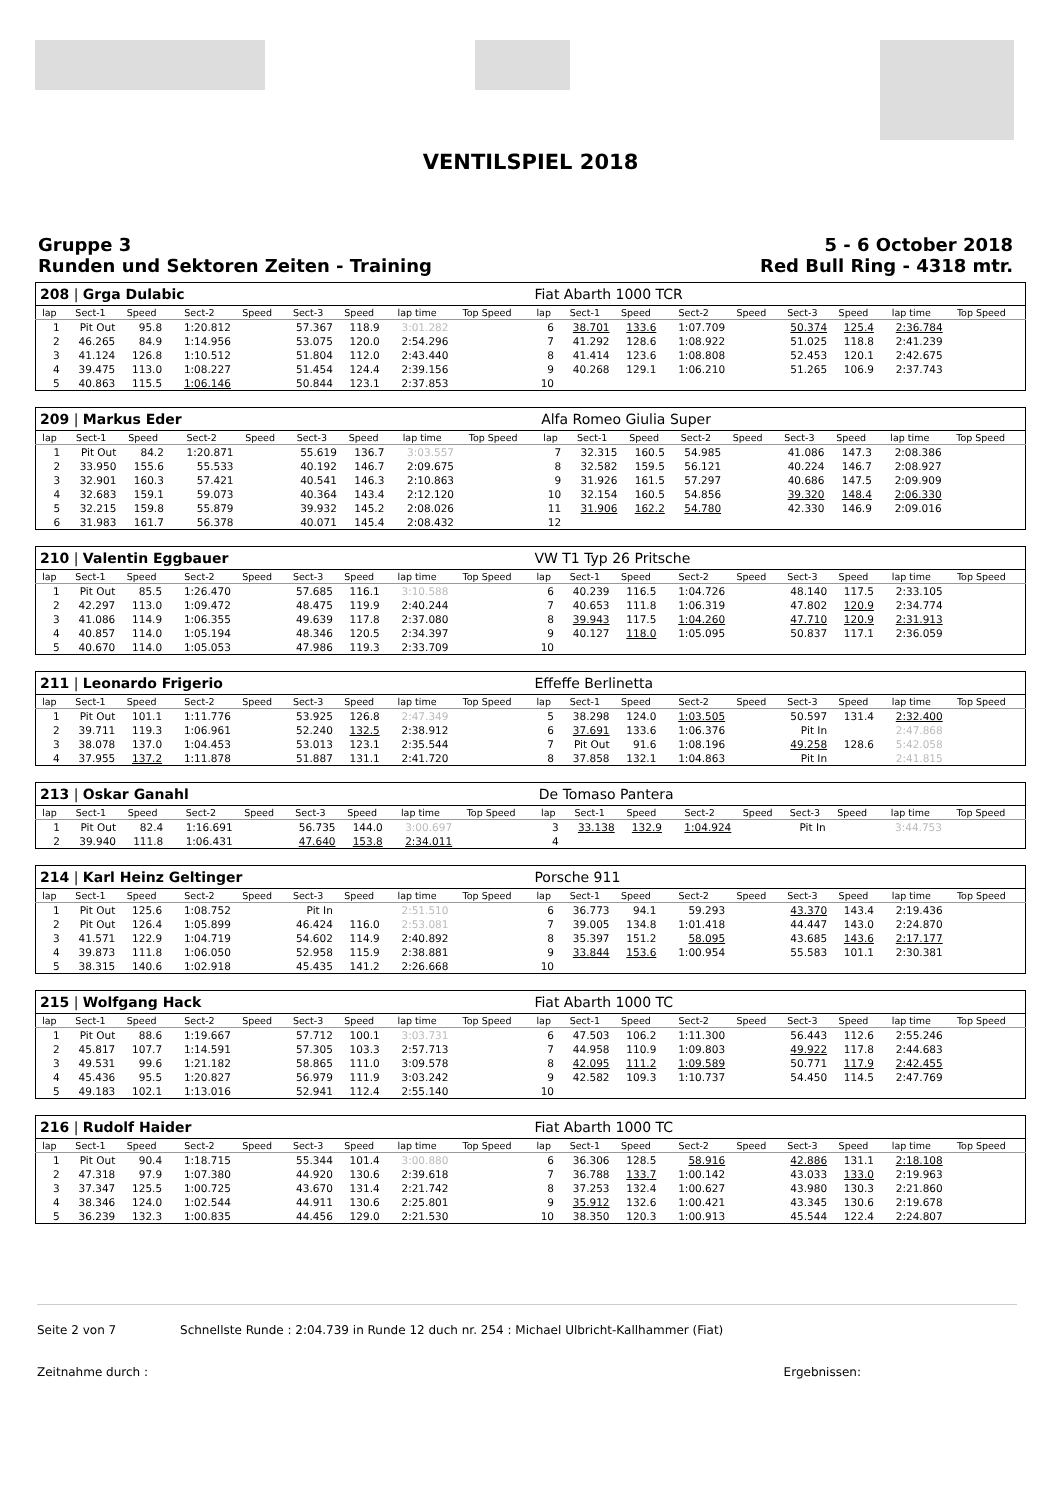VENTILSPIEL 2018
Gruppe 3
Runden und Sektoren Zeiten - Training
5 - 6 October 2018
Red Bull Ring - 4318 mtr.
| 208 / Grga Dulabic | | | | | | | | | | Fiat Abarth 1000 TCR | | | | | | | | | |
| lap | Sect-1 | Speed | Sect-2 | Speed | Sect-3 | Speed | lap time | Top Speed | | lap | Sect-1 | Speed | Sect-2 | Speed | Sect-3 | Speed | lap time | Top Speed | |
| 1 | Pit Out | 95.8 | 1:20.812 | | 57.367 | 118.9 | 3:01.282 | | | 6 | 38.701 | 133.6 | 1:07.709 | | 50.374 | 125.4 | 2:36.784 | | |
| 2 | 46.265 | 84.9 | 1:14.956 | | 53.075 | 120.0 | 2:54.296 | | | 7 | 41.292 | 128.6 | 1:08.922 | | 51.025 | 118.8 | 2:41.239 | | |
| 3 | 41.124 | 126.8 | 1:10.512 | | 51.804 | 112.0 | 2:43.440 | | | 8 | 41.414 | 123.6 | 1:08.808 | | 52.453 | 120.1 | 2:42.675 | | |
| 4 | 39.475 | 113.0 | 1:08.227 | | 51.454 | 124.4 | 2:39.156 | | | 9 | 40.268 | 129.1 | 1:06.210 | | 51.265 | 106.9 | 2:37.743 | | |
| 5 | 40.863 | 115.5 | 1:06.146 | | 50.844 | 123.1 | 2:37.853 | | | 10 | | | | | | | | | |
| 209 / Markus Eder | | | | | | | | | | Alfa Romeo Giulia Super | | | | | | | | | |
| lap | Sect-1 | Speed | Sect-2 | Speed | Sect-3 | Speed | lap time | Top Speed | | lap | Sect-1 | Speed | Sect-2 | Speed | Sect-3 | Speed | lap time | Top Speed | |
| 1 | Pit Out | 84.2 | 1:20.871 | | 55.619 | 136.7 | 3:03.557 | | | 7 | 32.315 | 160.5 | 54.985 | | 41.086 | 147.3 | 2:08.386 | | |
| 2 | 33.950 | 155.6 | 55.533 | | 40.192 | 146.7 | 2:09.675 | | | 8 | 32.582 | 159.5 | 56.121 | | 40.224 | 146.7 | 2:08.927 | | |
| 3 | 32.901 | 160.3 | 57.421 | | 40.541 | 146.3 | 2:10.863 | | | 9 | 31.926 | 161.5 | 57.297 | | 40.686 | 147.5 | 2:09.909 | | |
| 4 | 32.683 | 159.1 | 59.073 | | 40.364 | 143.4 | 2:12.120 | | | 10 | 32.154 | 160.5 | 54.856 | | 39.320 | 148.4 | 2:06.330 | | |
| 5 | 32.215 | 159.8 | 55.879 | | 39.932 | 145.2 | 2:08.026 | | | 11 | 31.906 | 162.2 | 54.780 | | 42.330 | 146.9 | 2:09.016 | | |
| 6 | 31.983 | 161.7 | 56.378 | | 40.071 | 145.4 | 2:08.432 | | | 12 | | | | | | | | | |
| 210 / Valentin Eggbauer | | | | | | | | | | VW T1 Typ 26 Pritsche | | | | | | | | | |
| lap | Sect-1 | Speed | Sect-2 | Speed | Sect-3 | Speed | lap time | Top Speed | | lap | Sect-1 | Speed | Sect-2 | Speed | Sect-3 | Speed | lap time | Top Speed | |
| 1 | Pit Out | 85.5 | 1:26.470 | | 57.685 | 116.1 | 3:10.588 | | | 6 | 40.239 | 116.5 | 1:04.726 | | 48.140 | 117.5 | 2:33.105 | | |
| 2 | 42.297 | 113.0 | 1:09.472 | | 48.475 | 119.9 | 2:40.244 | | | 7 | 40.653 | 111.8 | 1:06.319 | | 47.802 | 120.9 | 2:34.774 | | |
| 3 | 41.086 | 114.9 | 1:06.355 | | 49.639 | 117.8 | 2:37.080 | | | 8 | 39.943 | 117.5 | 1:04.260 | | 47.710 | 120.9 | 2:31.913 | | |
| 4 | 40.857 | 114.0 | 1:05.194 | | 48.346 | 120.5 | 2:34.397 | | | 9 | 40.127 | 118.0 | 1:05.095 | | 50.837 | 117.1 | 2:36.059 | | |
| 5 | 40.670 | 114.0 | 1:05.053 | | 47.986 | 119.3 | 2:33.709 | | | 10 | | | | | | | | | |
| 211 / Leonardo Frigerio | | | | | | | | | | Effeffe Berlinetta | | | | | | | | | |
| lap | Sect-1 | Speed | Sect-2 | Speed | Sect-3 | Speed | lap time | Top Speed | | lap | Sect-1 | Speed | Sect-2 | Speed | Sect-3 | Speed | lap time | Top Speed | |
| 1 | Pit Out | 101.1 | 1:11.776 | | 53.925 | 126.8 | 2:47.349 | | | 5 | 38.298 | 124.0 | 1:03.505 | | 50.597 | 131.4 | 2:32.400 | | |
| 2 | 39.711 | 119.3 | 1:06.961 | | 52.240 | 132.5 | 2:38.912 | | | 6 | 37.691 | 133.6 | 1:06.376 | | Pit In | | 2:47.868 | | |
| 3 | 38.078 | 137.0 | 1:04.453 | | 53.013 | 123.1 | 2:35.544 | | | 7 | Pit Out | 91.6 | 1:08.196 | | 49.258 | 128.6 | 5:42.058 | | |
| 4 | 37.955 | 137.2 | 1:11.878 | | 51.887 | 131.1 | 2:41.720 | | | 8 | 37.858 | 132.1 | 1:04.863 | | Pit In | | 2:41.815 | | |
| 213 / Oskar Ganahl | | | | | | | | | | De Tomaso Pantera | | | | | | | | | |
| lap | Sect-1 | Speed | Sect-2 | Speed | Sect-3 | Speed | lap time | Top Speed | | lap | Sect-1 | Speed | Sect-2 | Speed | Sect-3 | Speed | lap time | Top Speed | |
| 1 | Pit Out | 82.4 | 1:16.691 | | 56.735 | 144.0 | 3:00.697 | | | 3 | 33.138 | 132.9 | 1:04.924 | | Pit In | | 3:44.753 | | |
| 2 | 39.940 | 111.8 | 1:06.431 | | 47.640 | 153.8 | 2:34.011 | | | 4 | | | | | | | | | |
| 214 / Karl Heinz Geltinger | | | | | | | | | | Porsche 911 | | | | | | | | | |
| lap | Sect-1 | Speed | Sect-2 | Speed | Sect-3 | Speed | lap time | Top Speed | | lap | Sect-1 | Speed | Sect-2 | Speed | Sect-3 | Speed | lap time | Top Speed | |
| 1 | Pit Out | 125.6 | 1:08.752 | | Pit In | | 2:51.510 | | | 6 | 36.773 | 94.1 | 59.293 | | 43.370 | 143.4 | 2:19.436 | | |
| 2 | Pit Out | 126.4 | 1:05.899 | | 46.424 | 116.0 | 2:53.081 | | | 7 | 39.005 | 134.8 | 1:01.418 | | 44.447 | 143.0 | 2:24.870 | | |
| 3 | 41.571 | 122.9 | 1:04.719 | | 54.602 | 114.9 | 2:40.892 | | | 8 | 35.397 | 151.2 | 58.095 | | 43.685 | 143.6 | 2:17.177 | | |
| 4 | 39.873 | 111.8 | 1:06.050 | | 52.958 | 115.9 | 2:38.881 | | | 9 | 33.844 | 153.6 | 1:00.954 | | 55.583 | 101.1 | 2:30.381 | | |
| 5 | 38.315 | 140.6 | 1:02.918 | | 45.435 | 141.2 | 2:26.668 | | | 10 | | | | | | | | | |
| 215 / Wolfgang Hack | | | | | | | | | | Fiat Abarth 1000 TC | | | | | | | | | |
| lap | Sect-1 | Speed | Sect-2 | Speed | Sect-3 | Speed | lap time | Top Speed | | lap | Sect-1 | Speed | Sect-2 | Speed | Sect-3 | Speed | lap time | Top Speed | |
| 1 | Pit Out | 88.6 | 1:19.667 | | 57.712 | 100.1 | 3:03.731 | | | 6 | 47.503 | 106.2 | 1:11.300 | | 56.443 | 112.6 | 2:55.246 | | |
| 2 | 45.817 | 107.7 | 1:14.591 | | 57.305 | 103.3 | 2:57.713 | | | 7 | 44.958 | 110.9 | 1:09.803 | | 49.922 | 117.8 | 2:44.683 | | |
| 3 | 49.531 | 99.6 | 1:21.182 | | 58.865 | 111.0 | 3:09.578 | | | 8 | 42.095 | 111.2 | 1:09.589 | | 50.771 | 117.9 | 2:42.455 | | |
| 4 | 45.436 | 95.5 | 1:20.827 | | 56.979 | 111.9 | 3:03.242 | | | 9 | 42.582 | 109.3 | 1:10.737 | | 54.450 | 114.5 | 2:47.769 | | |
| 5 | 49.183 | 102.1 | 1:13.016 | | 52.941 | 112.4 | 2:55.140 | | | 10 | | | | | | | | | |
| 216 / Rudolf Haider | | | | | | | | | | Fiat Abarth 1000 TC | | | | | | | | | |
| lap | Sect-1 | Speed | Sect-2 | Speed | Sect-3 | Speed | lap time | Top Speed | | lap | Sect-1 | Speed | Sect-2 | Speed | Sect-3 | Speed | lap time | Top Speed | |
| 1 | Pit Out | 90.4 | 1:18.715 | | 55.344 | 101.4 | 3:00.880 | | | 6 | 36.306 | 128.5 | 58.916 | | 42.886 | 131.1 | 2:18.108 | | |
| 2 | 47.318 | 97.9 | 1:07.380 | | 44.920 | 130.6 | 2:39.618 | | | 7 | 36.788 | 133.7 | 1:00.142 | | 43.033 | 133.0 | 2:19.963 | | |
| 3 | 37.347 | 125.5 | 1:00.725 | | 43.670 | 131.4 | 2:21.742 | | | 8 | 37.253 | 132.4 | 1:00.627 | | 43.980 | 130.3 | 2:21.860 | | |
| 4 | 38.346 | 124.0 | 1:02.544 | | 44.911 | 130.6 | 2:25.801 | | | 9 | 35.912 | 132.6 | 1:00.421 | | 43.345 | 130.6 | 2:19.678 | | |
| 5 | 36.239 | 132.3 | 1:00.835 | | 44.456 | 129.0 | 2:21.530 | | | 10 | 38.350 | 120.3 | 1:00.913 | | 45.544 | 122.4 | 2:24.807 | | |
Seite 2 von 7 Schnellste Runde : 2:04.739 in Runde 12 duch nr. 254 : Michael Ulbricht-Kallhammer (Fiat)
Zeitnahme durch : Ergebnissen: